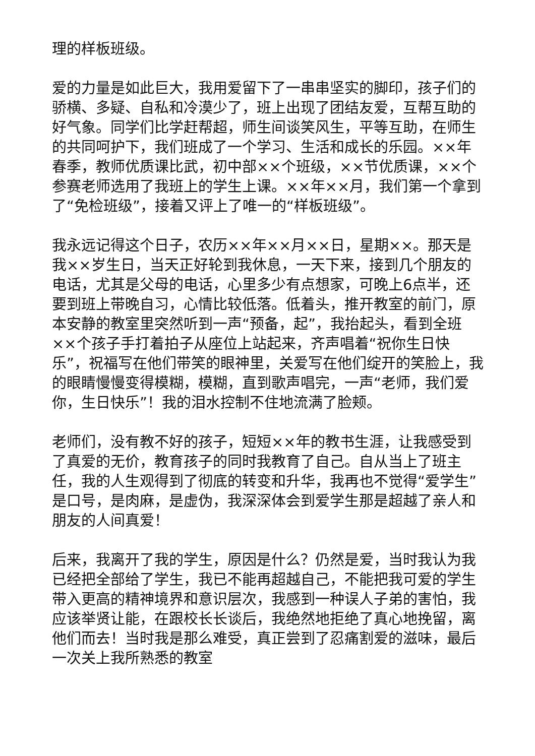理的样板班级。
爱的力量是如此巨大，我用爱留下了一串串坚实的脚印，孩子们的骄横、多疑、自私和冷漠少了，班上出现了团结友爱，互帮互助的好气象。同学们比学赶帮超，师生间谈笑风生，平等互助，在师生的共同呵护下，我们班成了一个学习、生活和成长的乐园。××年春季，教师优质课比武，初中部××个班级，××节优质课，××个参赛老师选用了我班上的学生上课。××年××月，我们第一个拿到了“免检班级”，接着又评上了唯一的“样板班级”。
我永远记得这个日子，农历××年××月××日，星期××。那天是我××岁生日，当天正好轮到我休息，一天下来，接到几个朋友的电话，尤其是父母的电话，心里多少有点想家，可晚上6点半，还要到班上带晚自习，心情比较低落。低着头，推开教室的前门，原本安静的教室里突然听到一声“预备，起”，我抬起头，看到全班××个孩子手打着拍子从座位上站起来，齐声唱着“祝你生日快乐”，祝福写在他们带笑的眼神里，关爱写在他们绽开的笑脸上，我的眼睛慢慢变得模糊，模糊，直到歌声唱完，一声“老师，我们爱你，生日快乐”！我的泪水控制不住地流满了脸颊。
老师们，没有教不好的孩子，短短××年的教书生涯，让我感受到了真爱的无价，教育孩子的同时我教育了自己。自从当上了班主任，我的人生观得到了彻底的转变和升华，我再也不觉得“爱学生”是口号，是肉麻，是虚伪，我深深体会到爱学生那是超越了亲人和朋友的人间真爱！
后来，我离开了我的学生，原因是什么？仍然是爱，当时我认为我已经把全部给了学生，我已不能再超越自己，不能把我可爱的学生带入更高的精神境界和意识层次，我感到一种误人子弟的害怕，我应该举贤让能，在跟校长长谈后，我绝然地拒绝了真心地挽留，离他们而去！当时我是那么难受，真正尝到了忍痛割爱的滋味，最后一次关上我所熟悉的教室